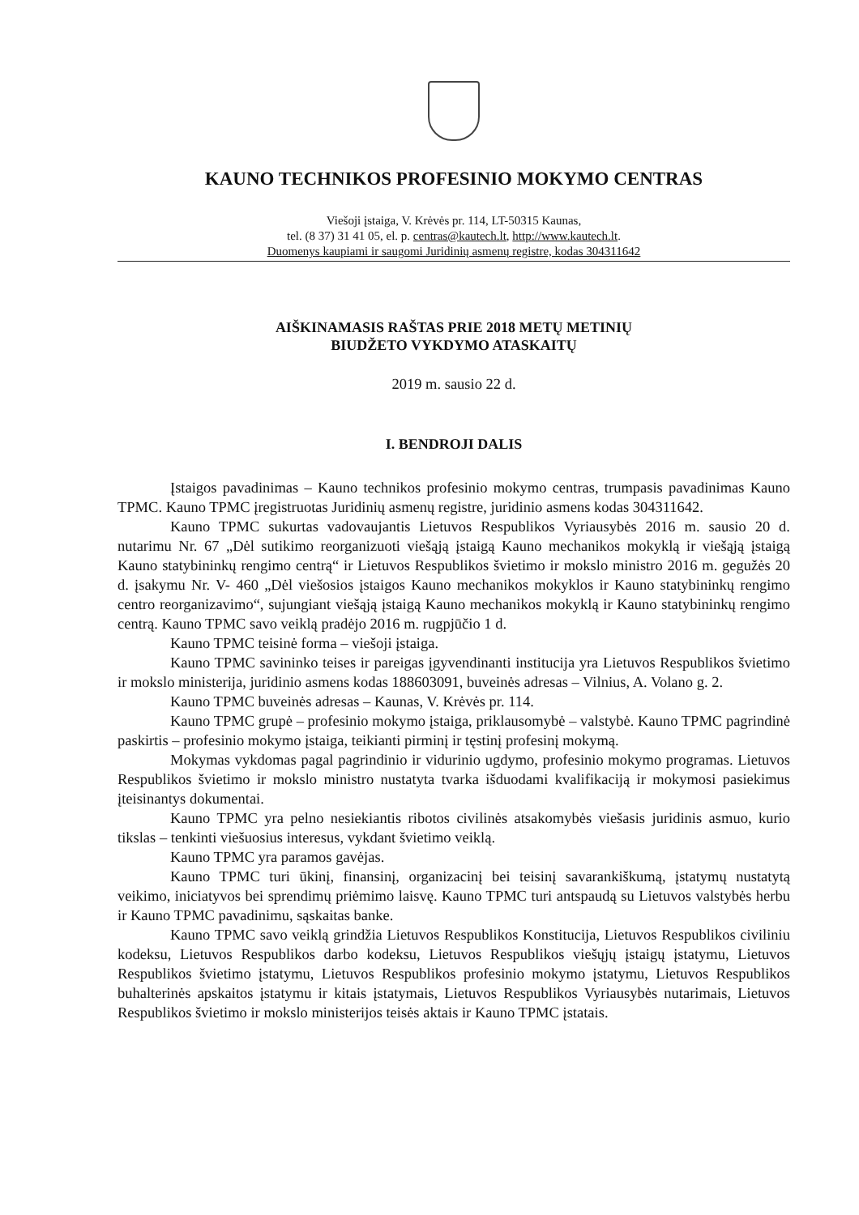KAUNO TECHNIKOS PROFESINIO MOKYMO CENTRAS
Viešoji įstaiga, V. Krėvės pr. 114, LT-50315 Kaunas,
tel. (8 37) 31 41 05, el. p. centras@kautech.lt, http://www.kautech.lt.
Duomenys kaupiami ir saugomi Juridinių asmenų registre, kodas 304311642
AIŠKINAMASIS RAŠTAS PRIE 2018 METŲ METINIŲ
BIUDŽETO VYKDYMO ATASKAITŲ
2019 m. sausio 22 d.
I. BENDROJI DALIS
Įstaigos pavadinimas – Kauno technikos profesinio mokymo centras, trumpasis pavadinimas Kauno TPMC. Kauno TPMC įregistruotas Juridinių asmenų registre, juridinio asmens kodas 304311642.
Kauno TPMC sukurtas vadovaujantis Lietuvos Respublikos Vyriausybės 2016 m. sausio 20 d. nutarimu Nr. 67 „Dėl sutikimo reorganizuoti viešąją įstaigą Kauno mechanikos mokyklą ir viešąją įstaigą Kauno statybininkų rengimo centrą“ ir Lietuvos Respublikos švietimo ir mokslo ministro 2016 m. gegužės 20 d. įsakymu Nr. V- 460 „Dėl viešosios įstaigos Kauno mechanikos mokyklos ir Kauno statybininkų rengimo centro reorganizavimo“, sujungiant viešąją įstaigą Kauno mechanikos mokyklą ir Kauno statybininkų rengimo centrą. Kauno TPMC savo veiklą pradėjo 2016 m. rugpjūčio 1 d.
Kauno TPMC teisinė forma – viešoji įstaiga.
Kauno TPMC savininko teises ir pareigas įgyvendinanti institucija yra Lietuvos Respublikos švietimo ir mokslo ministerija, juridinio asmens kodas 188603091, buveinės adresas – Vilnius, A. Volano g. 2.
Kauno TPMC buveinės adresas – Kaunas, V. Krėvės pr. 114.
Kauno TPMC grupė – profesinio mokymo įstaiga, priklausomybė – valstybė. Kauno TPMC pagrindinė paskirtis – profesinio mokymo įstaiga, teikianti pirminį ir tęstinį profesinį mokymą.
Mokymas vykdomas pagal pagrindinio ir vidurinio ugdymo, profesinio mokymo programas. Lietuvos Respublikos švietimo ir mokslo ministro nustatyta tvarka išduodami kvalifikaciją ir mokymosi pasiekimus įteisinantys dokumentai.
Kauno TPMC yra pelno nesiekiantis ribotos civilinės atsakomybės viešasis juridinis asmuo, kurio tikslas – tenkinti viešuosius interesus, vykdant švietimo veiklą.
Kauno TPMC yra paramos gavėjas.
Kauno TPMC turi ūkinį, finansinį, organizacinį bei teisinį savarankiškumą, įstatymų nustatytą veikimo, iniciatyvos bei sprendimų priėmimo laisvę. Kauno TPMC turi antspaudą su Lietuvos valstybės herbu ir Kauno TPMC pavadinimu, sąskaitas banke.
Kauno TPMC savo veiklą grindžia Lietuvos Respublikos Konstitucija, Lietuvos Respublikos civiliniu kodeksu, Lietuvos Respublikos darbo kodeksu, Lietuvos Respublikos viešųjų įstaigų įstatymu, Lietuvos Respublikos švietimo įstatymu, Lietuvos Respublikos profesinio mokymo įstatymu, Lietuvos Respublikos buhalterinės apskaitos įstatymu ir kitais įstatymais, Lietuvos Respublikos Vyriausybės nutarimais, Lietuvos Respublikos švietimo ir mokslo ministerijos teisės aktais ir Kauno TPMC įstatais.